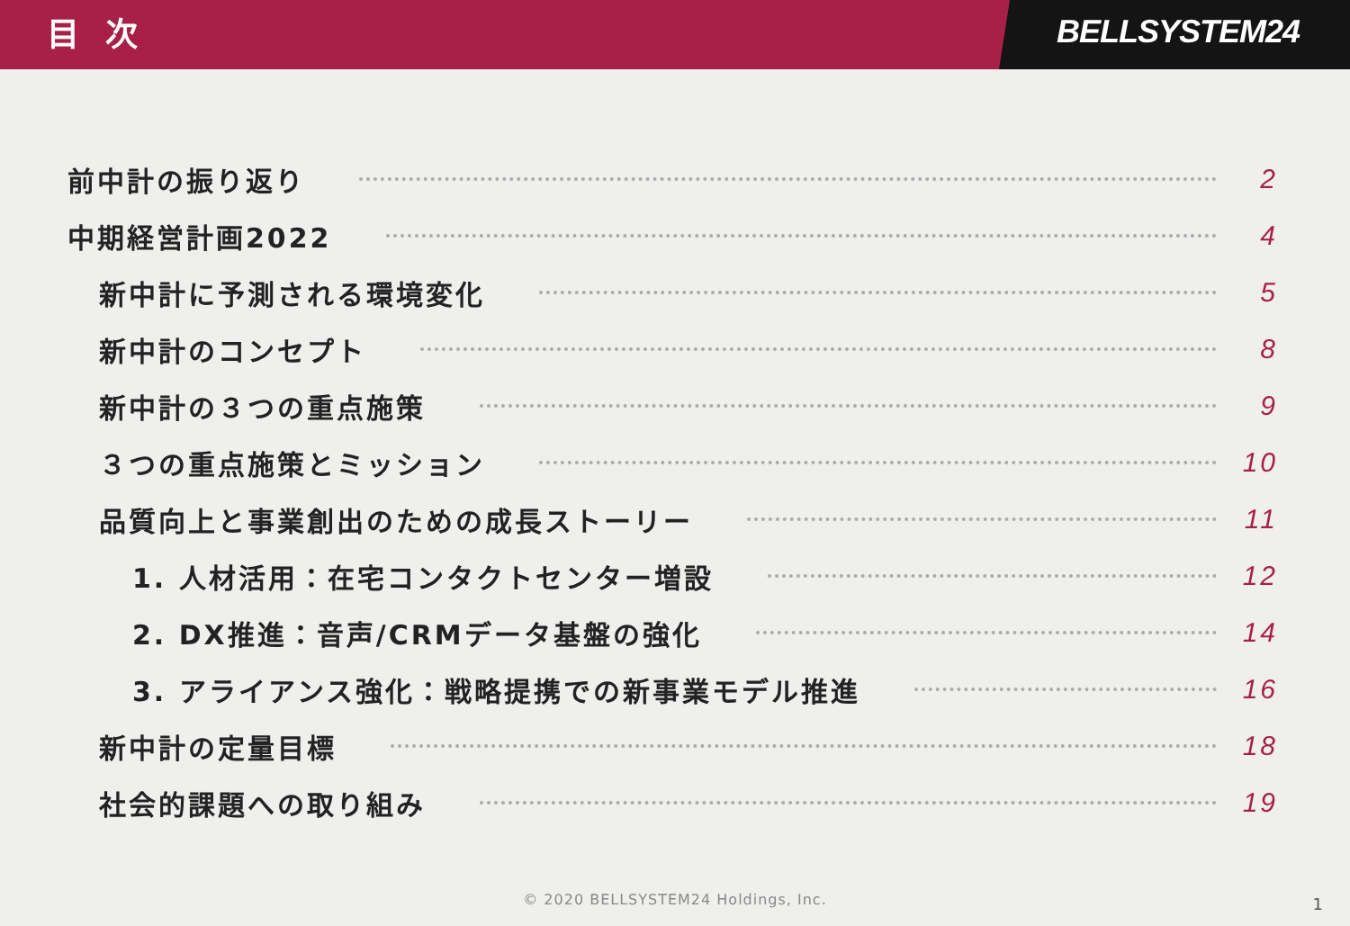目 次
BELLSYSTEM24
前中計の振り返り 2
中期経営計画2022 4
新中計に予測される環境変化 5
新中計のコンセプト 8
新中計の３つの重点施策 9
３つの重点施策とミッション 10
品質向上と事業創出のための成長ストーリー 11
1. 人材活用：在宅コンタクトセンター増設 12
2. DX推進：音声/CRMデータ基盤の強化 14
3. アライアンス強化：戦略提携での新事業モデル推進 16
新中計の定量目標 18
社会的課題への取り組み 19
© 2020 BELLSYSTEM24 Holdings, Inc.
1